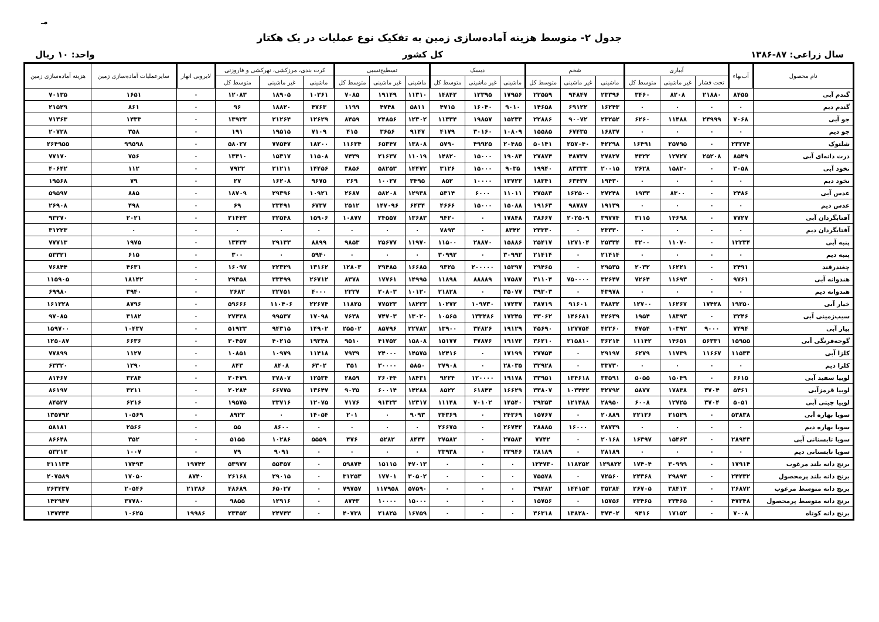مـ
جدول ۲- متوسط هزینه آماده‌سازی زمین به تفکیک نوع عملیات در یک هکتار
سال زراعی: ۸۷-۱۳۸۶ کل کشور واحد: ۱۰ ریال
| نام محصول | آب‌بهاء | آبیاری | | | شخم | | | دیسک | | | تسطیح‌نسبی | | | کرت بندی، مرزکشی، نهرکشی و فاروزنی | | | لایروبی انهار | سایرعملیات آماده‌سازی زمین | هزینه آماده‌سازی زمین |
| --- | --- | --- | --- | --- | --- | --- | --- | --- | --- | --- | --- | --- | --- | --- | --- | --- | --- | --- | --- |
| | | تحت فشار | غیر ماشینی | متوسط کل | ماشینی | غیر ماشینی | متوسط کل | ماشینی | غیر ماشینی | متوسط کل | ماشینی | غیر ماشینی | متوسط کل | ماشینی | غیر ماشینی | متوسط کل | | | |
| گندم آبی | ۸۴۵۵ | ۲۱۸۸۰ | ۸۲۰۸ | ۳۴۶۰ | ۲۳۳۹۶ | ۹۴۸۴۷ | ۲۲۵۵۹ | ۱۷۹۵۶ | ۱۲۳۹۵ | ۱۴۸۴۲ | ۱۱۳۱۰ | ۱۹۱۴۹ | ۷۰۸۵ | ۱۰۳۶۱ | ۱۸۹۰۵ | ۱۲۰۸۳ | ۰ | ۱۶۵۱ | ۷۰۱۳۵ |
| گندم دیم | ۰ | ۰ | ۰ | ۰ | ۱۶۲۴۳ | ۶۹۱۲۲ | ۱۴۶۵۸ | ۹۰۱۰ | ۱۶۰۴۰ | ۴۷۱۵ | ۵۸۱۱ | ۴۷۴۸ | ۱۱۹۹ | ۴۷۶۳ | ۱۸۸۲۰ | ۹۶ | ۰ | ۸۶۱ | ۲۱۵۲۹ |
| جو آبی | ۷۰۶۸ | ۲۴۹۹۹ | ۱۱۴۸۸ | ۶۲۶۰ | ۲۳۲۵۲ | ۹۰۰۷۲ | ۲۲۸۸۶ | ۱۵۲۳۳ | ۱۹۸۵۷ | ۱۱۳۳۴ | ۱۲۳۰۲ | ۲۴۸۵۶ | ۸۴۵۹ | ۱۲۶۲۹ | ۲۱۲۶۴ | ۱۳۹۲۳ | ۰ | ۱۴۳۳ | ۷۱۳۶۳ |
| جو دیم | ۰ | ۰ | ۰ | ۰ | ۱۶۸۳۷ | ۶۷۴۳۵ | ۱۵۵۸۵ | ۱۰۸۰۹ | ۳۰۱۶۰ | ۴۱۷۹ | ۹۱۴۷ | ۳۶۵۶ | ۴۱۵ | ۷۱۰۹ | ۱۹۵۱۵ | ۱۹۱ | ۰ | ۳۵۸ | ۲۰۷۲۸ |
| شلتوک | ۲۳۲۷۴ | ۰ | ۲۵۷۹۵ | ۱۶۴۹۱ | ۴۲۲۹۸ | ۲۵۷۰۴۰ | ۵۰۱۴۱ | ۲۰۴۸۵ | ۴۹۹۲۵ | ۵۷۹۰ | ۱۳۸۰۸ | ۶۵۳۴۷ | ۱۱۶۳۴ | ۱۸۲۰۰ | ۷۷۵۴۷ | ۵۸۰۲۷ | ۰ | ۹۹۵۹۸ | ۲۶۴۹۵۵ |
| ذرت دانه‌ای آبی | ۸۵۴۹ | ۲۵۲۰۸ | ۱۲۷۲۷ | ۴۳۲۲ | ۲۷۸۲۷ | ۴۸۷۳۷ | ۲۷۸۷۴ | ۱۹۰۸۴ | ۱۵۰۰۰ | ۱۴۸۲۰ | ۱۱۰۱۹ | ۲۱۶۳۷ | ۷۴۳۹ | ۱۱۵۰۸ | ۱۵۳۱۷ | ۱۳۴۱۰ | ۰ | ۷۵۶ | ۷۷۱۷۰ |
| نخود آبی | ۳۰۵۸ | ۰ | ۱۵۸۲۰ | ۲۶۲۸ | ۲۰۰۱۵ | ۸۳۳۳۳ | ۱۹۹۴۰ | ۹۰۳۵ | ۱۵۰۰۰ | ۳۱۲۶ | ۱۴۴۷۲ | ۵۸۲۵۳ | ۳۸۵۶ | ۱۴۴۵۶ | ۲۱۲۱۱ | ۷۹۲۲ | ۰ | ۱۱۲ | ۴۰۶۴۲ |
| نخود دیم | ۰ | ۰ | ۰ | ۰ | ۱۹۴۳۰ | ۶۳۴۳۷ | ۱۸۳۴۱ | ۱۳۷۲۲ | ۱۰۰۰۰ | ۸۵۲ | ۳۴۹۵ | ۱۰۰۲۷ | ۲۶۹ | ۹۶۷۵ | ۱۶۲۰۸ | ۲۷ | ۰ | ۷۹ | ۱۹۵۶۸ |
| عدس آبی | ۲۴۸۶ | ۰ | ۸۳۰۰ | ۱۹۳۳ | ۲۷۲۴۸ | ۱۶۲۵۰۰ | ۲۷۵۸۳ | ۱۱۰۱۱ | ۶۰۰۰ | ۵۳۱۴ | ۱۲۹۳۸ | ۵۸۲۰۸ | ۲۶۸۷ | ۱۰۹۲۱ | ۲۹۳۹۶ | ۱۸۷۰۹ | ۰ | ۸۸۵ | ۵۹۵۹۷ |
| عدس دیم | ۰ | ۰ | ۰ | ۰ | ۱۹۱۳۹ | ۹۸۷۸۷ | ۱۹۱۶۳ | ۱۵۰۸۸ | ۱۵۰۰۰ | ۴۶۶۶ | ۶۴۳۴ | ۱۴۷۰۹۶ | ۲۵۱۲ | ۶۷۳۷ | ۲۳۴۹۱ | ۶۹ | ۰ | ۴۹۸ | ۲۶۹۰۸ |
| آفتابگردان آبی | ۷۷۲۷ | ۰ | ۱۴۶۹۸ | ۳۱۱۵ | ۳۹۷۷۴ | ۲۰۲۵۰۹ | ۳۸۶۶۷ | ۱۷۸۴۸ | ۰ | ۹۴۲۰ | ۱۳۶۸۳ | ۲۴۵۵۷ | ۱۰۸۷۷ | ۱۵۹۰۶ | ۳۲۵۴۸ | ۲۱۴۴۳ | ۰ | ۲۰۲۱ | ۹۳۲۷۰ |
| آفتابگردان دیم | ۰ | ۰ | ۰ | ۰ | ۲۳۳۳۰ | ۰ | ۲۳۳۳۰ | ۸۳۴۲ | ۰ | ۷۸۹۳ | ۰ | ۰ | ۰ | ۰ | ۰ | ۰ | ۰ | ۰ | ۳۱۲۲۳ |
| پنبه آبی | ۱۲۳۳۴ | ۰ | ۱۱۰۷۰ | ۳۲۰۰ | ۲۵۳۳۴ | ۱۲۷۱۰۴ | ۲۵۴۱۷ | ۱۵۸۸۶ | ۲۸۸۷۰ | ۱۱۵۰۰ | ۱۱۹۷۰ | ۳۵۶۷۷ | ۹۸۵۳ | ۸۸۹۹ | ۲۹۱۳۳ | ۱۳۴۳۴ | ۰ | ۱۹۷۵ | ۷۷۷۱۳ |
| پنبه دیم | ۰ | ۰ | ۰ | ۰ | ۲۱۴۱۴ | ۰ | ۲۱۴۱۴ | ۳۰۹۹۲ | ۰ | ۳۰۹۹۲ | ۰ | ۰ | ۰ | ۵۹۴۰ | ۰ | ۳۰۰ | ۰ | ۶۱۵ | ۵۳۳۲۱ |
| چغندرقند | ۲۴۹۱ | ۰ | ۱۶۲۲۱ | ۲۰۳۲ | ۲۹۵۳۵ | ۰ | ۲۹۴۶۵ | ۱۵۳۹۷ | ۲۰۰۰۰۰ | ۹۳۲۵ | ۱۶۶۸۵ | ۲۹۴۸۵ | ۱۲۸۰۳ | ۱۳۱۶۲ | ۲۲۳۲۹ | ۱۶۰۹۷ | ۰ | ۴۶۳۱ | ۷۶۸۴۴ |
| هندوانه آبی | ۹۷۶۱ | ۰ | ۱۱۶۹۳ | ۷۲۶۴ | ۳۲۶۴۷ | ۷۵۰۰۰۰ | ۳۱۱۰۴ | ۱۷۵۸۷ | ۸۸۸۸۹ | ۱۱۸۹۸ | ۱۴۹۹۵ | ۱۷۷۶۱ | ۸۳۷۸ | ۲۶۷۱۲ | ۳۳۴۹۹ | ۲۹۳۵۸ | ۰ | ۱۸۱۴۲ | ۱۱۵۹۰۵ |
| هندوانه دیم | ۰ | ۰ | ۰ | ۰ | ۴۳۹۷۸ | ۰ | ۳۹۳۰۳ | ۳۵۰۷۷ | ۰ | ۲۱۸۲۸ | ۱۰۱۲۰ | ۲۰۸۰۳ | ۲۲۲۷ | ۴۰۰۰ | ۲۲۷۵۱ | ۲۶۸۲ | ۰ | ۳۹۴۰ | ۶۹۹۸۰ |
| خیار آبی | ۱۹۳۵۰ | ۱۷۴۲۸ | ۱۶۲۶۷ | ۱۲۷۰۰ | ۳۸۸۳۲ | ۹۱۶۰۱ | ۳۸۷۱۹ | ۱۷۲۳۷ | ۱۰۹۷۳۰ | ۱۰۲۷۲ | ۱۸۲۲۳ | ۷۷۵۲۳ | ۱۱۸۲۵ | ۲۲۶۷۴ | ۱۱۰۴۰۶ | ۵۹۶۶۶ | ۰ | ۸۷۹۶ | ۱۶۱۳۲۸ |
| سیب‌زمینی آبی | ۳۲۴۶ | ۰ | ۱۸۳۹۳ | ۱۹۵۴ | ۴۲۶۳۹ | ۱۴۶۶۸۱ | ۴۳۰۶۲ | ۱۷۳۴۵ | ۱۳۳۴۸۶ | ۱۰۵۶۵ | ۱۳۰۲۰ | ۷۴۷۰۳ | ۷۶۳۸ | ۱۷۰۹۸ | ۹۹۵۳۷ | ۲۷۴۳۸ | ۰ | ۳۱۸۲ | ۹۷۰۸۵ |
| پیاز آبی | ۷۴۹۴ | ۹۰۰۰ | ۱۰۳۹۲ | ۴۷۵۴ | ۴۲۲۶۰ | ۱۲۷۷۵۴ | ۴۵۶۹۰ | ۱۹۱۲۹ | ۳۴۸۲۶ | ۱۳۹۰۰ | ۲۲۷۸۲ | ۸۵۷۹۶ | ۲۵۵۰۲ | ۱۴۹۰۲ | ۹۴۳۱۵ | ۵۱۹۲۳ | ۰ | ۱۰۴۳۷ | ۱۵۹۷۰۰ |
| گوجه‌فرنگی آبی | ۱۵۹۵۵ | ۵۶۳۳۱ | ۱۴۶۵۱ | ۱۱۱۴۲ | ۳۶۲۱۴ | ۲۱۵۸۱۰ | ۳۶۲۱۰ | ۱۹۱۷۲ | ۳۷۸۷۶ | ۱۵۱۷۷ | ۱۵۸۰۸ | ۴۱۷۵۲ | ۹۵۱۰ | ۱۹۲۴۸ | ۴۰۲۱۵ | ۳۰۴۵۷ | ۰ | ۶۶۳۶ | ۱۲۵۰۸۷ |
| کلزا آبی | ۱۱۵۳۳ | ۱۱۶۶۷ | ۱۱۷۳۹ | ۶۲۷۹ | ۲۹۱۹۷ | ۰ | ۲۷۷۵۴ | ۱۷۱۹۹ | ۰ | ۱۲۴۱۶ | ۱۴۵۷۵ | ۲۴۰۰۰ | ۷۹۳۹ | ۱۱۴۱۸ | ۱۰۹۷۹ | ۱۰۸۵۱ | ۰ | ۱۱۲۷ | ۷۷۸۹۹ |
| کلزا دیم | ۰ | ۰ | ۰ | ۰ | ۳۳۷۳۰ | ۰ | ۳۲۹۲۸ | ۲۸۰۳۵ | ۰ | ۲۷۹۰۸ | ۵۸۵۰ | ۳۰۰۰۰ | ۳۵۱ | ۶۳۰۲ | ۸۴۰۸ | ۸۴۳ | ۰ | ۱۲۹۰ | ۶۳۳۲۰ |
| لوبیا سفید آبی | ۶۶۱۵ | ۰ | ۱۵۰۴۹ | ۵۰۵۵ | ۳۳۵۹۱ | ۱۳۴۶۱۸ | ۳۳۹۵۱ | ۱۹۱۷۸ | ۱۲۰۰۰۰ | ۹۲۲۴ | ۱۸۴۳۱ | ۲۶۰۴۴ | ۲۸۵۹ | ۱۲۵۳۴ | ۳۷۸۰۷ | ۲۰۴۷۹ | ۰ | ۳۲۸۴ | ۸۱۴۶۷ |
| لوبیا قرمزآبی | ۵۴۶۱ | ۳۷۰۴ | ۱۷۸۳۸ | ۵۸۷۷ | ۳۲۷۹۲ | ۱۰۳۴۴۲ | ۳۳۸۰۷ | ۱۶۶۲۹ | ۶۱۸۴۴ | ۸۵۲۲ | ۱۴۲۸۸ | ۶۰۰۱۴ | ۹۰۳۵ | ۱۳۶۴۷ | ۶۶۷۷۵ | ۲۰۲۸۴ | ۰ | ۳۲۱۱ | ۸۶۱۹۷ |
| لوبیا چیتی آبی | ۵۰۵۱ | ۳۷۰۴ | ۱۲۷۲۵ | ۶۰۰۸ | ۲۸۹۵۰ | ۱۲۱۴۸۸ | ۲۹۳۵۳ | ۱۴۵۴۰ | ۷۰۱۰۲ | ۱۱۱۴۸ | ۱۲۳۱۷ | ۹۱۳۲۳ | ۷۱۷۶ | ۱۲۰۷۵ | ۳۳۷۱۶ | ۱۹۵۷۵ | ۰ | ۶۲۱۶ | ۸۴۵۲۷ |
| سویا بهاره آبی | ۵۳۸۳۸ | ۰ | ۲۱۵۲۹ | ۲۲۱۲۶ | ۲۰۸۸۹ | ۰ | ۱۵۷۶۷ | ۲۴۳۶۹ | ۰ | ۲۴۳۶۹ | ۹۰۹۳ | ۰ | ۲۰۱ | ۱۴۰۵۴ | ۰ | ۸۹۲۲ | ۰ | ۱۰۵۶۹ | ۱۳۵۷۹۲ |
| سویا بهاره دیم | ۰ | ۰ | ۰ | ۰ | ۲۸۷۳۹ | ۱۶۰۰۰ | ۲۸۸۸۵ | ۲۶۷۴۲ | ۰ | ۲۶۶۷۵ | ۰ | ۰ | ۰ | ۰ | ۸۶۰۰ | ۵۵ | ۰ | ۲۵۶۶ | ۵۸۱۸۱ |
| سویا تابستانی آبی | ۲۸۹۴۳ | ۰ | ۱۵۴۶۳ | ۱۶۳۹۷ | ۲۰۱۶۸ | ۰ | ۷۷۴۲ | ۲۷۵۸۳ | ۰ | ۲۷۵۸۳ | ۸۴۴۴ | ۵۲۸۲ | ۴۷۶ | ۵۵۵۹ | ۱۰۲۸۶ | ۵۱۵۵ | ۰ | ۳۵۲ | ۸۶۶۴۸ |
| سویا تابستانی دیم | ۰ | ۰ | ۰ | ۰ | ۲۸۱۸۹ | ۰ | ۲۸۱۸۹ | ۲۳۹۴۶ | ۰ | ۲۳۹۳۸ | ۰ | ۰ | ۰ | ۰ | ۹۰۹۱ | ۷۹ | ۰ | ۱۰۰۷ | ۵۳۲۱۳ |
| برنج دانه بلند مرغوب | ۱۷۹۱۴ | ۰ | ۳۰۹۹۹ | ۱۷۴۰۴ | ۱۲۹۸۲۲ | ۱۱۸۲۵۲ | ۱۲۴۷۳۰ | ۰ | ۰ | ۰ | ۴۷۰۱۳ | ۱۵۱۱۵ | ۵۹۸۷۴ | ۰ | ۵۵۳۵۷ | ۵۳۹۷۷ | ۱۹۷۴۲ | ۱۷۴۹۳ | ۳۱۱۱۳۴ |
| برنج دانه بلند پرمحصول | ۲۴۴۳۲ | ۰ | ۲۹۸۹۴ | ۲۴۳۶۸ | ۷۲۵۶۰ | ۰ | ۷۵۵۷۸ | ۰ | ۰ | ۰ | ۳۰۵۰۲ | ۱۷۷۰۱ | ۳۱۲۵۳ | ۰ | ۲۹۰۱۵ | ۲۶۱۶۸ | ۸۷۴۰ | ۱۷۰۵۰ | ۲۰۷۵۸۹ |
| برنج دانه متوسط مرغوب | ۲۶۸۷۲ | ۰ | ۳۸۴۱۴ | ۲۶۷۰۵ | ۳۵۲۸۴ | ۱۴۴۱۵۳ | ۳۹۴۸۲ | ۰ | ۰ | ۰ | ۵۷۵۹۰ | ۱۱۷۹۵۸ | ۷۹۷۵۷ | ۰ | ۶۵۰۲۷ | ۴۸۶۸۹ | ۲۱۳۸۶ | ۲۰۵۴۶ | ۲۶۳۴۳۷ |
| برنج دانه متوسط پرمحصول | ۴۷۳۴۸ | ۰ | ۲۳۴۶۵ | ۲۳۴۶۵ | ۱۵۷۵۶ | ۰ | ۱۵۷۵۶ | ۰ | ۰ | ۰ | ۱۵۰۰۰ | ۱۰۰۰۰ | ۸۷۴۳ | ۰ | ۱۲۹۱۶ | ۹۸۵۵ | ۰ | ۳۷۷۸۰ | ۱۴۲۹۴۷ |
| برنج دانه کوتاه | ۷۰۰۸ | ۰ | ۱۷۱۵۲ | ۹۴۱۶ | ۳۷۴۰۲ | ۱۳۸۲۸۰ | ۳۶۳۱۸ | ۰ | ۰ | ۰ | ۱۶۷۵۹ | ۲۱۸۲۵ | ۴۰۷۳۸ | ۰ | ۲۴۷۴۳ | ۲۳۳۵۲ | ۱۹۹۸۶ | ۱۰۶۲۵ | ۱۴۷۴۴۳ |